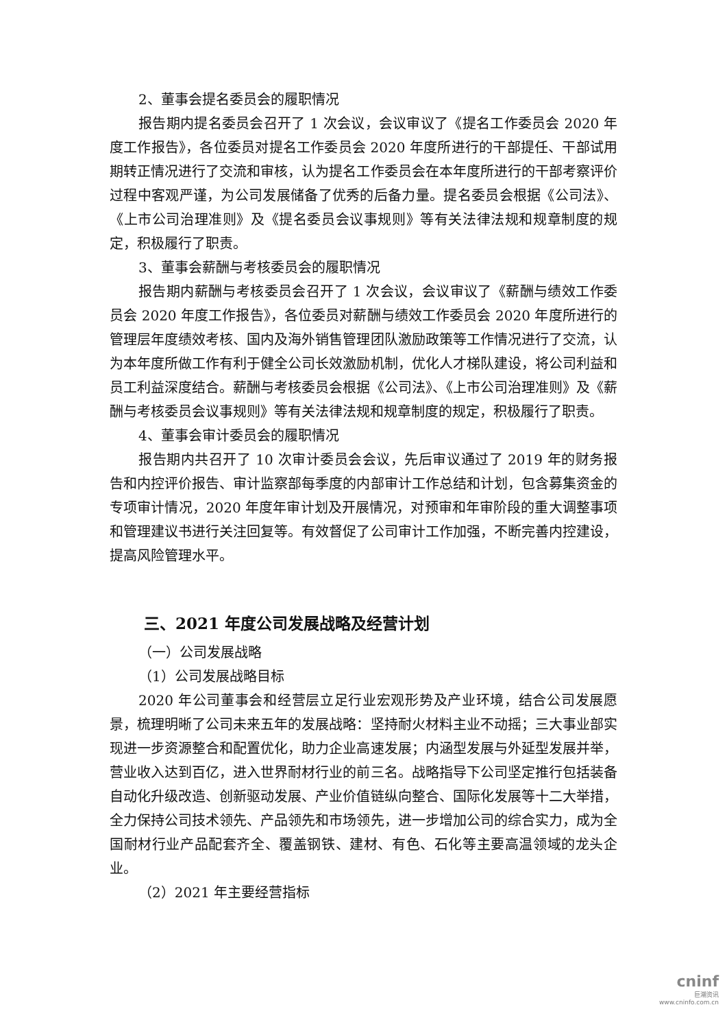2、董事会提名委员会的履职情况
报告期内提名委员会召开了 1 次会议，会议审议了《提名工作委员会 2020 年度工作报告》，各位委员对提名工作委员会 2020 年度所进行的干部提任、干部试用期转正情况进行了交流和审核，认为提名工作委员会在本年度所进行的干部考察评价过程中客观严谨，为公司发展储备了优秀的后备力量。提名委员会根据《公司法》、《上市公司治理准则》及《提名委员会议事规则》等有关法律法规和规章制度的规定，积极履行了职责。
3、董事会薪酬与考核委员会的履职情况
报告期内薪酬与考核委员会召开了 1 次会议，会议审议了《薪酬与绩效工作委员会 2020 年度工作报告》，各位委员对薪酬与绩效工作委员会 2020 年度所进行的管理层年度绩效考核、国内及海外销售管理团队激励政策等工作情况进行了交流，认为本年度所做工作有利于健全公司长效激励机制，优化人才梯队建设，将公司利益和员工利益深度结合。薪酬与考核委员会根据《公司法》、《上市公司治理准则》及《薪酬与考核委员会议事规则》等有关法律法规和规章制度的规定，积极履行了职责。
4、董事会审计委员会的履职情况
报告期内共召开了 10 次审计委员会会议，先后审议通过了 2019 年的财务报告和内控评价报告、审计监察部每季度的内部审计工作总结和计划，包含募集资金的专项审计情况，2020 年度年审计划及开展情况，对预审和年审阶段的重大调整事项和管理建议书进行关注回复等。有效督促了公司审计工作加强，不断完善内控建设，提高风险管理水平。
三、2021 年度公司发展战略及经营计划
（一）公司发展战略
（1）公司发展战略目标
2020 年公司董事会和经营层立足行业宏观形势及产业环境，结合公司发展愿景，梳理明晰了公司未来五年的发展战略：坚持耐火材料主业不动摇；三大事业部实现进一步资源整合和配置优化，助力企业高速发展；内涵型发展与外延型发展并举，营业收入达到百亿，进入世界耐材行业的前三名。战略指导下公司坚定推行包括装备自动化升级改造、创新驱动发展、产业价值链纵向整合、国际化发展等十二大举措，全力保持公司技术领先、产品领先和市场领先，进一步增加公司的综合实力，成为全国耐材行业产品配套齐全、覆盖钢铁、建材、有色、石化等主要高温领域的龙头企业。
（2）2021 年主要经营指标
cninf
巨潮资讯
www.cninfo.com.cn